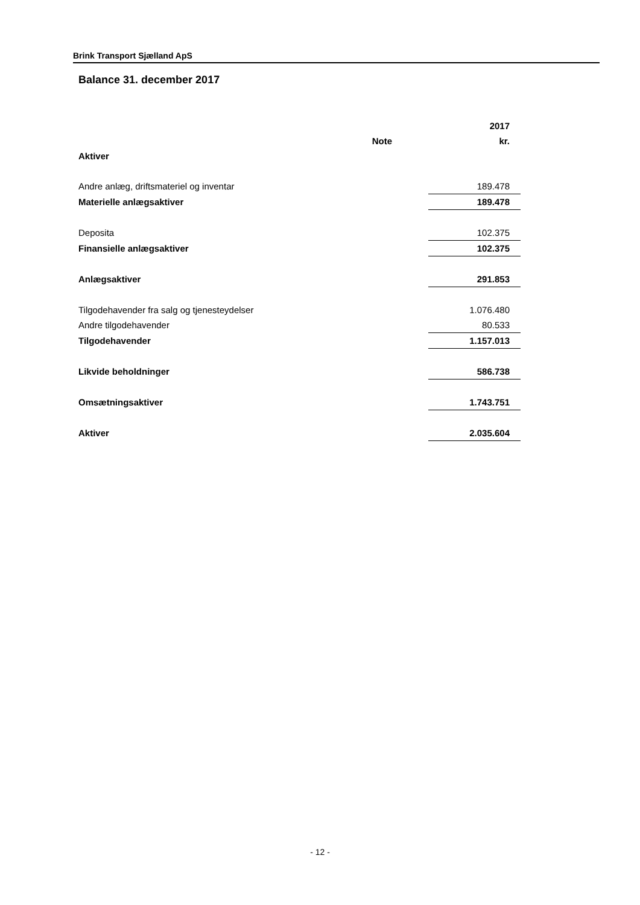Brink Transport Sjælland ApS
Balance 31. december 2017
| | | 2017 |
| --- | --- | --- |
| | Note | kr. |
| Aktiver | | |
| Andre anlæg, driftsmateriel og inventar | | 189.478 |
| Materielle anlægsaktiver | | 189.478 |
| Deposita | | 102.375 |
| Finansielle anlægsaktiver | | 102.375 |
| Anlægsaktiver | | 291.853 |
| Tilgodehavender fra salg og tjenesteydelser | | 1.076.480 |
| Andre tilgodehavender | | 80.533 |
| Tilgodehavender | | 1.157.013 |
| Likvide beholdninger | | 586.738 |
| Omsætningsaktiver | | 1.743.751 |
| Aktiver | | 2.035.604 |
- 12 -